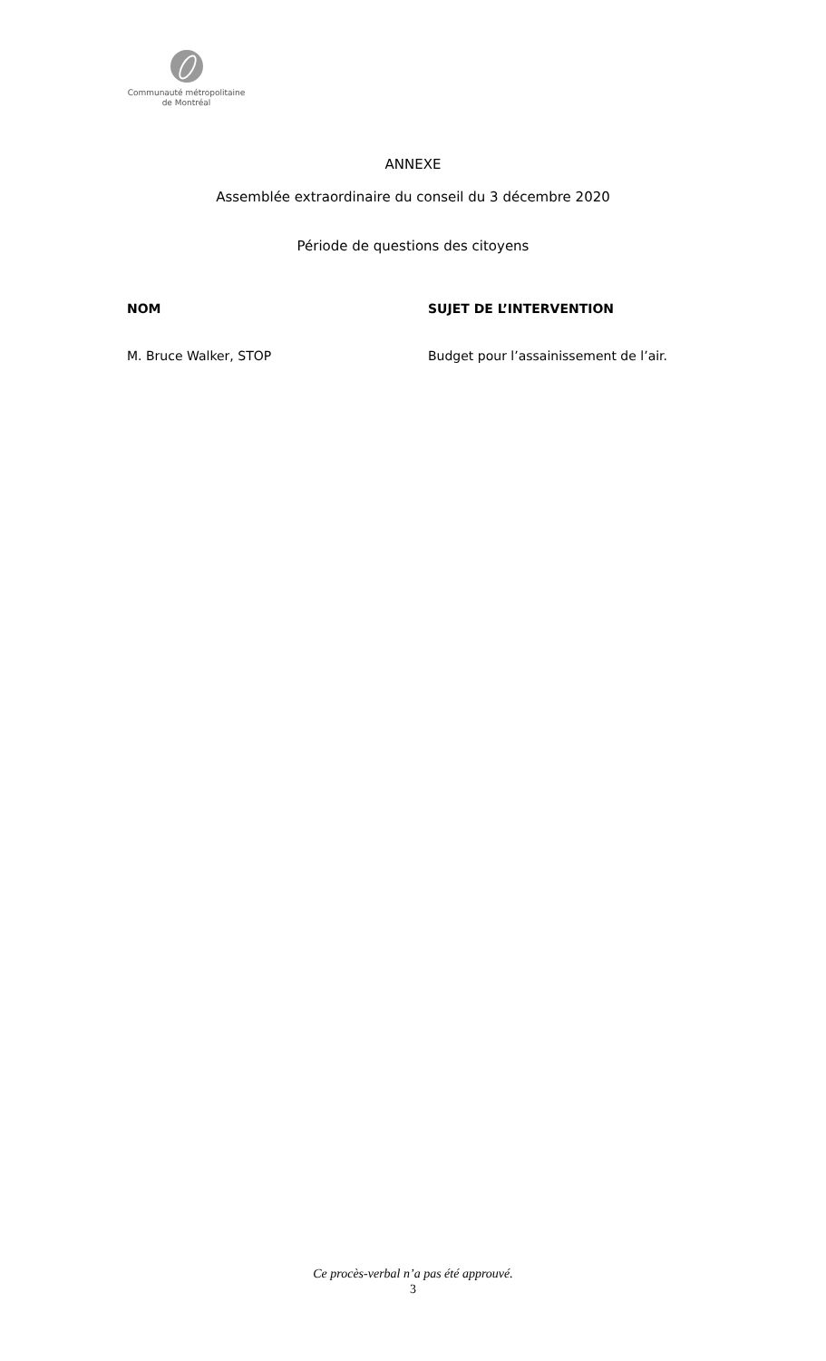Communauté métropolitaine
de Montréal
ANNEXE
Assemblée extraordinaire du conseil du 3 décembre 2020
Période de questions des citoyens
| NOM | SUJET DE L’INTERVENTION |
| --- | --- |
| M. Bruce Walker, STOP | Budget pour l’assainissement de l’air. |
Ce procès-verbal n’a pas été approuvé.
3